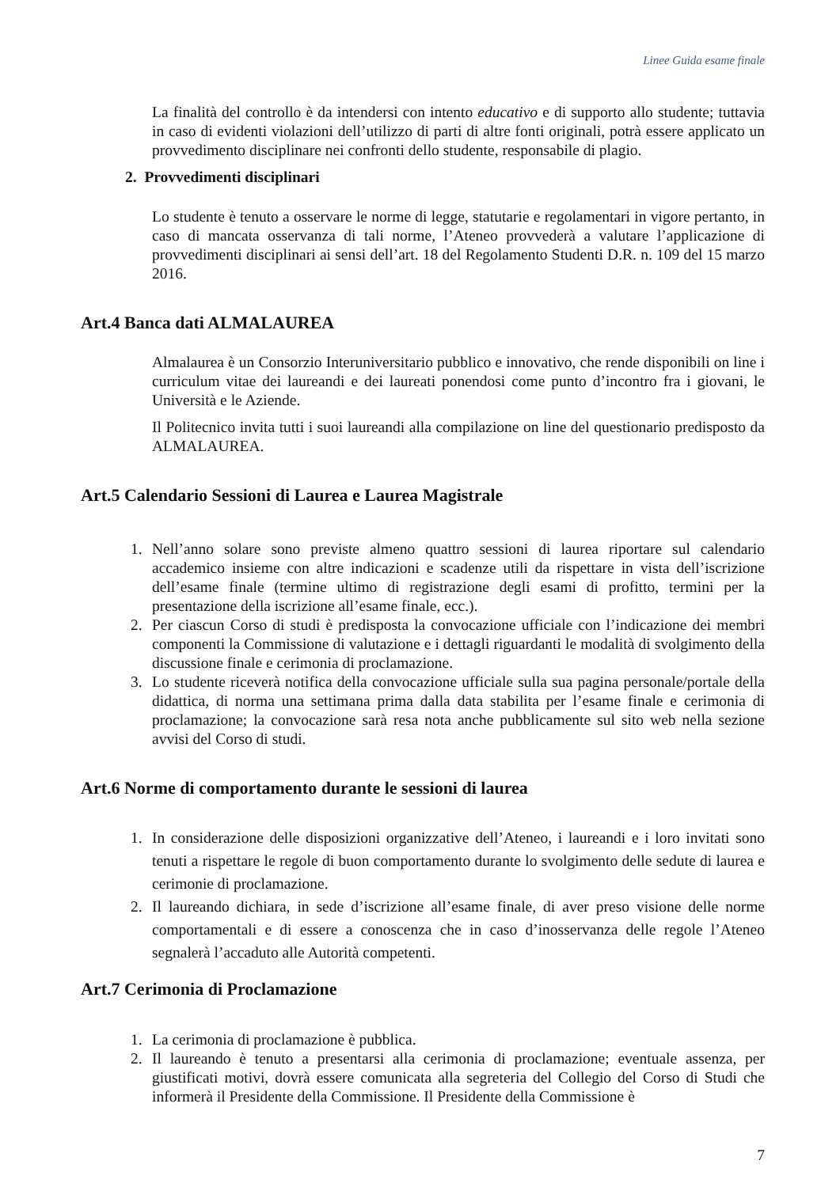Linee Guida esame finale
La finalità del controllo è da intendersi con intento educativo e di supporto allo studente; tuttavia in caso di evidenti violazioni dell’utilizzo di parti di altre fonti originali, potrà essere applicato un provvedimento disciplinare nei confronti dello studente, responsabile di plagio.
2. Provvedimenti disciplinari
Lo studente è tenuto a osservare le norme di legge, statutarie e regolamentari in vigore pertanto, in caso di mancata osservanza di tali norme, l’Ateneo provvederà a valutare l’applicazione di provvedimenti disciplinari ai sensi dell’art. 18 del Regolamento Studenti D.R. n. 109 del 15 marzo 2016.
Art.4 Banca dati ALMALAUREA
Almalaurea è un Consorzio Interuniversitario pubblico e innovativo, che rende disponibili on line i curriculum vitae dei laureandi e dei laureati ponendosi come punto d’incontro fra i giovani, le Università e le Aziende.
Il Politecnico invita tutti i suoi laureandi alla compilazione on line del questionario predisposto da ALMALAUREA.
Art.5 Calendario Sessioni di Laurea e Laurea Magistrale
1. Nell’anno solare sono previste almeno quattro sessioni di laurea riportare sul calendario accademico insieme con altre indicazioni e scadenze utili da rispettare in vista dell’iscrizione dell’esame finale (termine ultimo di registrazione degli esami di profitto, termini per la presentazione della iscrizione all’esame finale, ecc.).
2. Per ciascun Corso di studi è predisposta la convocazione ufficiale con l’indicazione dei membri componenti la Commissione di valutazione e i dettagli riguardanti le modalità di svolgimento della discussione finale e cerimonia di proclamazione.
3. Lo studente riceverà notifica della convocazione ufficiale sulla sua pagina personale/portale della didattica, di norma una settimana prima dalla data stabilita per l’esame finale e cerimonia di proclamazione; la convocazione sarà resa nota anche pubblicamente sul sito web nella sezione avvisi del Corso di studi.
Art.6 Norme di comportamento durante le sessioni di laurea
1. In considerazione delle disposizioni organizzative dell’Ateneo, i laureandi e i loro invitati sono tenuti a rispettare le regole di buon comportamento durante lo svolgimento delle sedute di laurea e cerimonie di proclamazione.
2. Il laureando dichiara, in sede d’iscrizione all’esame finale, di aver preso visione delle norme comportamentali e di essere a conoscenza che in caso d’inosservanza delle regole l’Ateneo segnalerà l’accaduto alle Autorità competenti.
Art.7 Cerimonia di Proclamazione
1. La cerimonia di proclamazione è pubblica.
2. Il laureando è tenuto a presentarsi alla cerimonia di proclamazione; eventuale assenza, per giustificati motivi, dovrà essere comunicata alla segreteria del Collegio del Corso di Studi che informerà il Presidente della Commissione. Il Presidente della Commissione è
7